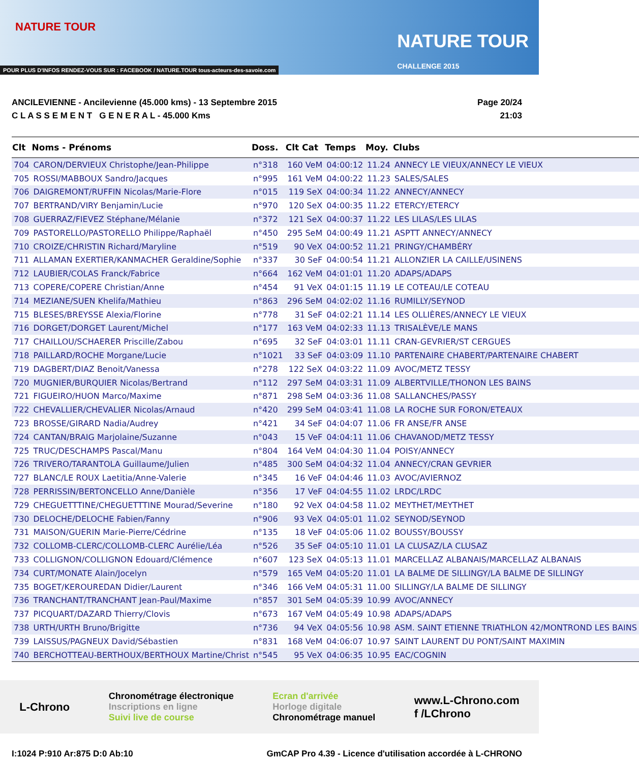NATURE TOUR
NATURE TOUR
CHALLENGE 2015
POUR PLUS D'INFOS RENDEZ-VOUS SUR : FACEBOOK / NATURE.TOUR tous-acteurs-des-savoie.com
ANCILEVIENNE - Ancilevienne (45.000 kms) - 13 Septembre 2015
C L A S S E M E N T G E N E R A L - 45.000 Kms
Page 20/24
21:03
| Clt | Noms - Prénoms | Doss. | Clt Cat | Temps | Moy. | Clubs |
| --- | --- | --- | --- | --- | --- | --- |
| 704 | CARON/DERVIEUX Christophe/Jean-Philippe | n°318 | 160 VeM | 04:00:12 | 11.24 | ANNECY LE VIEUX/ANNECY LE VIEUX |
| 705 | ROSSI/MABBOUX Sandro/Jacques | n°995 | 161 VeM | 04:00:22 | 11.23 | SALES/SALES |
| 706 | DAIGREMONT/RUFFIN Nicolas/Marie-Flore | n°015 | 119 SeX | 04:00:34 | 11.22 | ANNECY/ANNECY |
| 707 | BERTRAND/VIRY Benjamin/Lucie | n°970 | 120 SeX | 04:00:35 | 11.22 | ETERCY/ETERCY |
| 708 | GUERRAZ/FIEVEZ Stéphane/Mélanie | n°372 | 121 SeX | 04:00:37 | 11.22 | LES LILAS/LES LILAS |
| 709 | PASTORELLO/PASTORELLO Philippe/Raphaël | n°450 | 295 SeM | 04:00:49 | 11.21 | ASPTT ANNECY/ANNECY |
| 710 | CROIZE/CHRISTIN Richard/Maryline | n°519 | 90 VeX | 04:00:52 | 11.21 | PRINGY/CHAMBÉRY |
| 711 | ALLAMAN EXERTIER/KANMACHER Geraldine/Sophie | n°337 | 30 SeF | 04:00:54 | 11.21 | ALLONZIER LA CAILLE/USINENS |
| 712 | LAUBIER/COLAS Franck/Fabrice | n°664 | 162 VeM | 04:01:01 | 11.20 | ADAPS/ADAPS |
| 713 | COPERE/COPERE Christian/Anne | n°454 | 91 VeX | 04:01:15 | 11.19 | LE COTEAU/LE COTEAU |
| 714 | MEZIANE/SUEN Khelifa/Mathieu | n°863 | 296 SeM | 04:02:02 | 11.16 | RUMILLY/SEYNOD |
| 715 | BLESES/BREYSSE Alexia/Florine | n°778 | 31 SeF | 04:02:21 | 11.14 | LES OLLIÈRES/ANNECY LE VIEUX |
| 716 | DORGET/DORGET Laurent/Michel | n°177 | 163 VeM | 04:02:33 | 11.13 | TRISALÈVE/LE MANS |
| 717 | CHAILLOU/SCHAERER Priscille/Zabou | n°695 | 32 SeF | 04:03:01 | 11.11 | CRAN-GEVRIER/ST CERGUES |
| 718 | PAILLARD/ROCHE Morgane/Lucie | n°1021 | 33 SeF | 04:03:09 | 11.10 | PARTENAIRE CHABERT/PARTENAIRE CHABERT |
| 719 | DAGBERT/DIAZ Benoit/Vanessa | n°278 | 122 SeX | 04:03:22 | 11.09 | AVOC/METZ TESSY |
| 720 | MUGNIER/BURQUIER Nicolas/Bertrand | n°112 | 297 SeM | 04:03:31 | 11.09 | ALBERTVILLE/THONON LES BAINS |
| 721 | FIGUEIRO/HUON Marco/Maxime | n°871 | 298 SeM | 04:03:36 | 11.08 | SALLANCHES/PASSY |
| 722 | CHEVALLIER/CHEVALIER Nicolas/Arnaud | n°420 | 299 SeM | 04:03:41 | 11.08 | LA ROCHE SUR FORON/ETEAUX |
| 723 | BROSSE/GIRARD Nadia/Audrey | n°421 | 34 SeF | 04:04:07 | 11.06 | FR ANSE/FR ANSE |
| 724 | CANTAN/BRAIG Marjolaine/Suzanne | n°043 | 15 VeF | 04:04:11 | 11.06 | CHAVANOD/METZ TESSY |
| 725 | TRUC/DESCHAMPS Pascal/Manu | n°804 | 164 VeM | 04:04:30 | 11.04 | POISY/ANNECY |
| 726 | TRIVERO/TARANTOLA Guillaume/Julien | n°485 | 300 SeM | 04:04:32 | 11.04 | ANNECY/CRAN GEVRIER |
| 727 | BLANC/LE ROUX Laetitia/Anne-Valerie | n°345 | 16 VeF | 04:04:46 | 11.03 | AVOC/AVIERNOZ |
| 728 | PERRISSIN/BERTONCELLO Anne/Danièle | n°356 | 17 VeF | 04:04:55 | 11.02 | LRDC/LRDC |
| 729 | CHEGUETTTINE/CHEGUETTTINE Mourad/Severine | n°180 | 92 VeX | 04:04:58 | 11.02 | MEYTHET/MEYTHET |
| 730 | DELOCHE/DELOCHE Fabien/Fanny | n°906 | 93 VeX | 04:05:01 | 11.02 | SEYNOD/SEYNOD |
| 731 | MAISON/GUERIN Marie-Pierre/Cédrine | n°135 | 18 VeF | 04:05:06 | 11.02 | BOUSSY/BOUSSY |
| 732 | COLLOMB-CLERC/COLLOMB-CLERC Aurélie/Léa | n°526 | 35 SeF | 04:05:10 | 11.01 | LA CLUSAZ/LA CLUSAZ |
| 733 | COLLIGNON/COLLIGNON Edouard/Clémence | n°607 | 123 SeX | 04:05:13 | 11.01 | MARCELLAZ ALBANAIS/MARCELLAZ ALBANAIS |
| 734 | CURT/MONATE Alain/Jocelyn | n°579 | 165 VeM | 04:05:20 | 11.01 | LA BALME DE SILLINGY/LA BALME DE SILLINGY |
| 735 | BOGET/KEROUREDAN Didier/Laurent | n°346 | 166 VeM | 04:05:31 | 11.00 | SILLINGY/LA BALME DE SILLINGY |
| 736 | TRANCHANT/TRANCHANT Jean-Paul/Maxime | n°857 | 301 SeM | 04:05:39 | 10.99 | AVOC/ANNECY |
| 737 | PICQUART/DAZARD Thierry/Clovis | n°673 | 167 VeM | 04:05:49 | 10.98 | ADAPS/ADAPS |
| 738 | URTH/URTH Bruno/Brigitte | n°736 | 94 VeX | 04:05:56 | 10.98 | ASM. SAINT ETIENNE TRIATHLON 42/MONTROND LES BAINS |
| 739 | LAISSUS/PAGNEUX David/Sébastien | n°831 | 168 VeM | 04:06:07 | 10.97 | SAINT LAURENT DU PONT/SAINT MAXIMIN |
| 740 | BERCHOTTEAU-BERTHOUX/BERTHOUX Martine/Christ | n°545 | 95 VeX | 04:06:35 | 10.95 | EAC/COGNIN |
L-Chrono
Chronométrage électronique
Inscriptions en ligne
Suivi live de course
Ecran d'arrivée
Horloge digitale
Chronométrage manuel
www.L-Chrono.com
f /LChrono
I:1024 P:910 Ar:875 D:0 Ab:10 GmCAP Pro 4.39 - Licence d'utilisation accordée à L-CHRONO